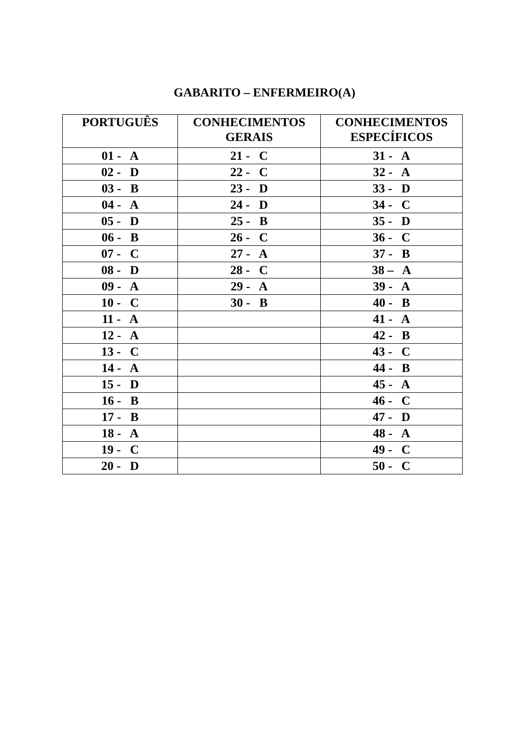GABARITO – ENFERMEIRO(A)
| PORTUGUÊS | CONHECIMENTOS GERAIS | CONHECIMENTOS ESPECÍFICOS |
| --- | --- | --- |
| 01 - A | 21 - C | 31 - A |
| 02 - D | 22 - C | 32 - A |
| 03 - B | 23 - D | 33 - D |
| 04 - A | 24 - D | 34 - C |
| 05 - D | 25 - B | 35 - D |
| 06 - B | 26 - C | 36 - C |
| 07 - C | 27 - A | 37 - B |
| 08 - D | 28 - C | 38 – A |
| 09 - A | 29 - A | 39 - A |
| 10 - C | 30 - B | 40 - B |
| 11 - A | | 41 - A |
| 12 - A | | 42 - B |
| 13 - C | | 43 - C |
| 14 - A | | 44 - B |
| 15 - D | | 45 - A |
| 16 - B | | 46 - C |
| 17 - B | | 47 - D |
| 18 - A | | 48 - A |
| 19 - C | | 49 - C |
| 20 - D | | 50 - C |